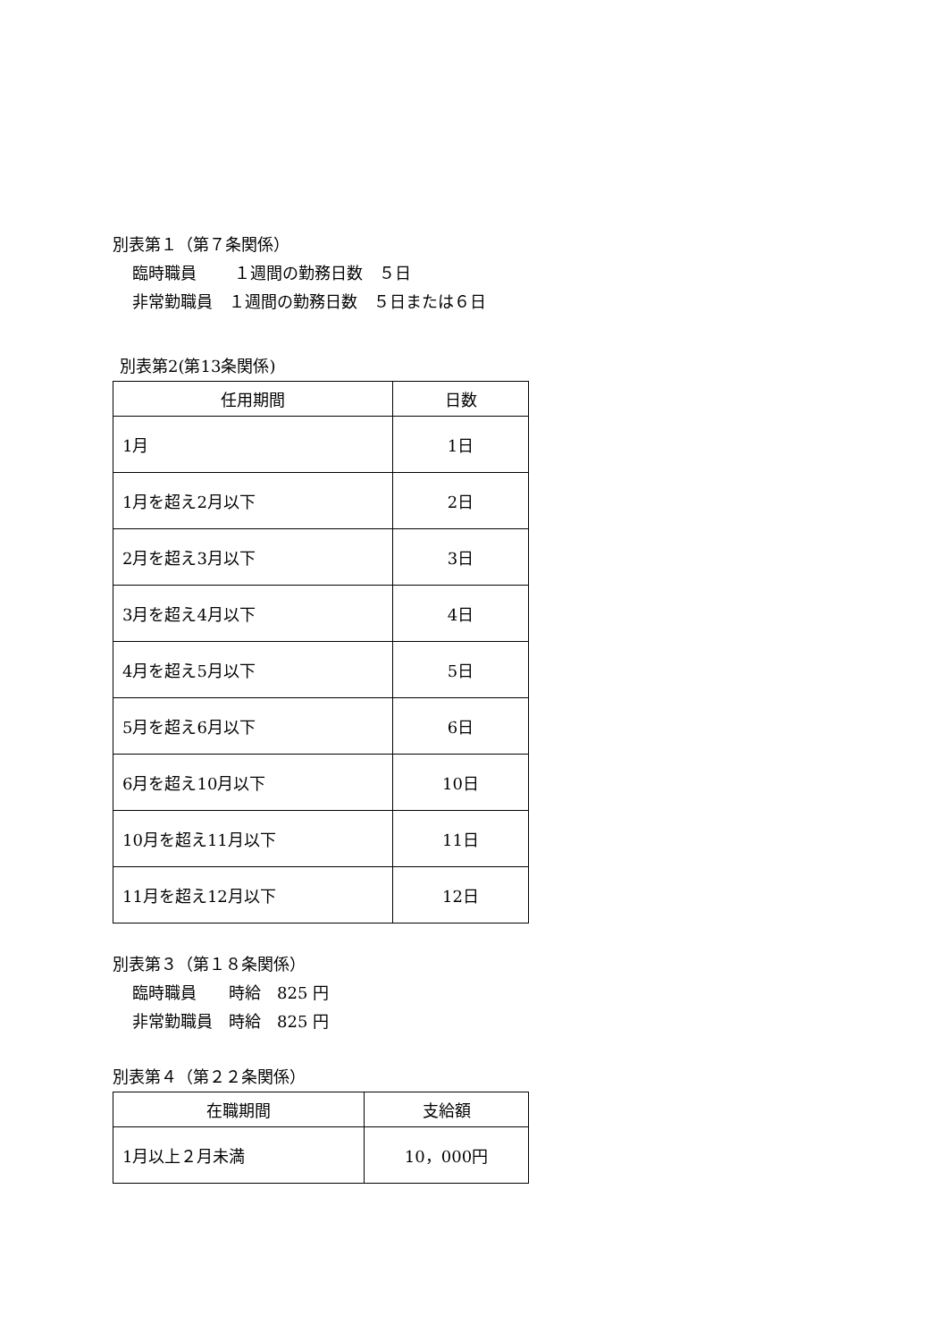別表第１（第７条関係）
臨時職員　　 １週間の勤務日数　５日
非常勤職員　１週間の勤務日数　５日または６日
別表第2(第13条関係)
| 任用期間 | 日数 |
| --- | --- |
| 1月 | 1日 |
| 1月を超え2月以下 | 2日 |
| 2月を超え3月以下 | 3日 |
| 3月を超え4月以下 | 4日 |
| 4月を超え5月以下 | 5日 |
| 5月を超え6月以下 | 6日 |
| 6月を超え10月以下 | 10日 |
| 10月を超え11月以下 | 11日 |
| 11月を超え12月以下 | 12日 |
別表第３（第１８条関係）
臨時職員　　時給　825 円
非常勤職員　時給　825 円
別表第４（第２２条関係）
| 在職期間 | 支給額 |
| --- | --- |
| 1月以上２月未満 | 10，000円 |